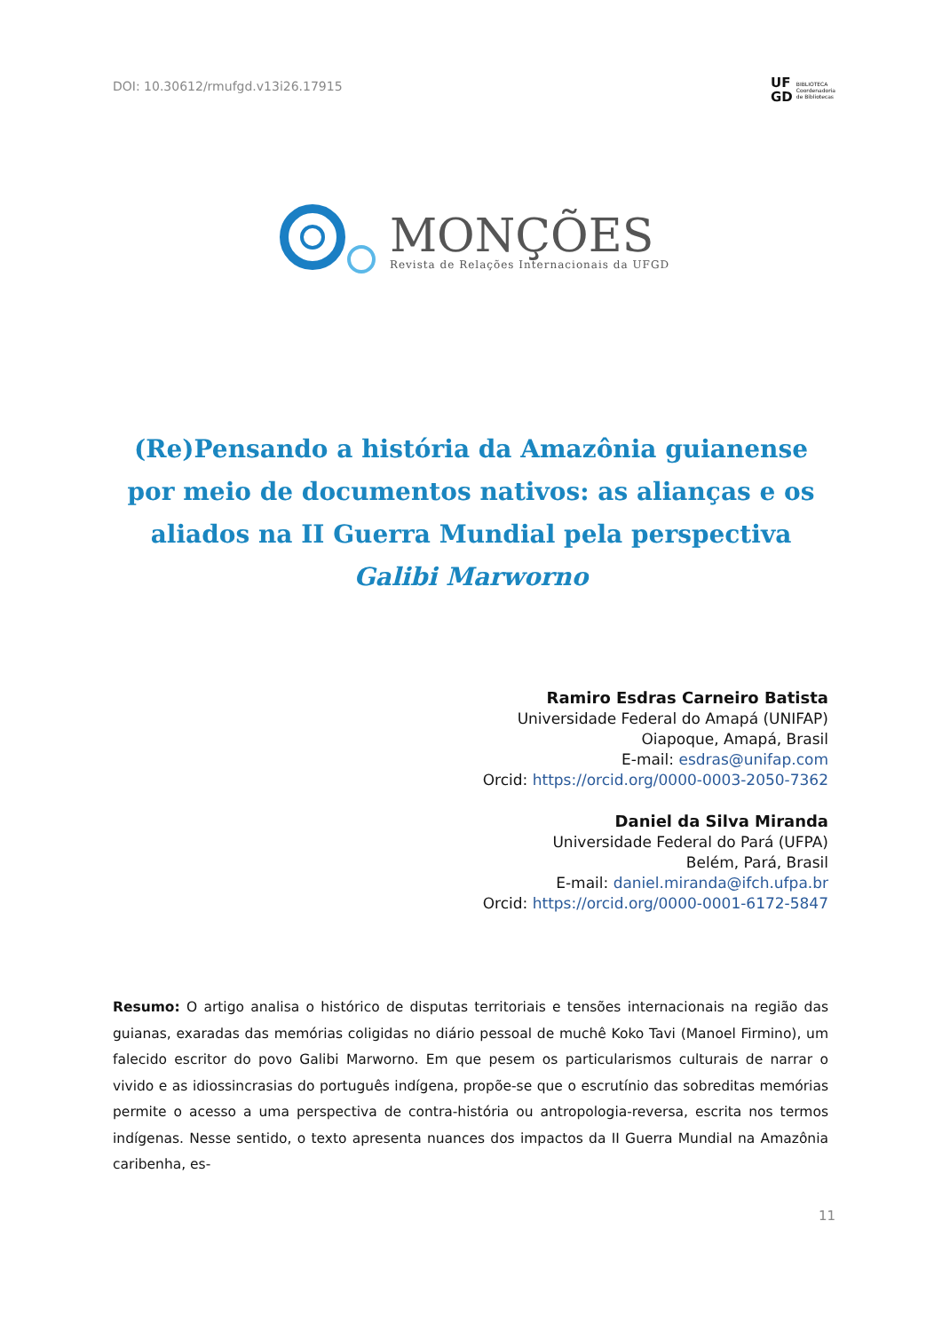DOI: 10.30612/rmufgd.v13i26.17915
UF
GD
BIBLIOTECA
Coordenadoria
de Bibliotecas
MONÇÕES
Revista de Relações Internacionais da UFGD
(Re)Pensando a história da Amazônia guianense por meio de documentos nativos: as alianças e os aliados na II Guerra Mundial pela perspectiva Galibi Marworno
Ramiro Esdras Carneiro Batista
Universidade Federal do Amapá (UNIFAP)
Oiapoque, Amapá, Brasil
E-mail: esdras@unifap.com
Orcid: https://orcid.org/0000-0003-2050-7362
Daniel da Silva Miranda
Universidade Federal do Pará (UFPA)
Belém, Pará, Brasil
E-mail: daniel.miranda@ifch.ufpa.br
Orcid: https://orcid.org/0000-0001-6172-5847
Resumo: O artigo analisa o histórico de disputas territoriais e tensões internacionais na região das guianas, exaradas das memórias coligidas no diário pessoal de muchê Koko Tavi (Manoel Firmino), um falecido escritor do povo Galibi Marworno. Em que pesem os particularismos culturais de narrar o vivido e as idiossincrasias do português indígena, propõe-se que o escrutínio das sobreditas memórias permite o acesso a uma perspectiva de contra-história ou antropologia-reversa, escrita nos termos indígenas. Nesse sentido, o texto apresenta nuances dos impactos da II Guerra Mundial na Amazônia caribenha, es-
11